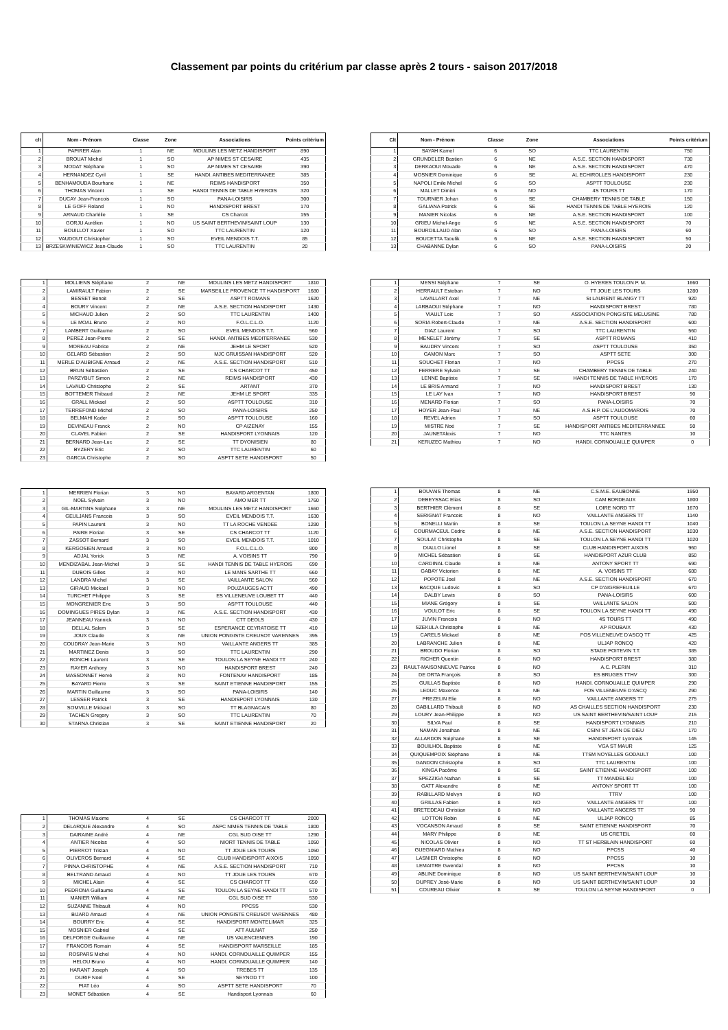Classement par points du critérium par classe après 2 tours - saison 2017/2018
| clt | Nom - Prénom | Classe | Zone | Associations | Points critérium |
| --- | --- | --- | --- | --- | --- |
| 1 | PAPIRER Alan | 1 | NE | MOULINS LES METZ HANDISPORT | 890 |
| 2 | BROUAT Michel | 1 | SO | AP NIMES ST CESAIRE | 435 |
| 3 | MODAT Stéphane | 1 | SO | AP NIMES ST CESAIRE | 390 |
| 4 | HERNANDEZ Cyril | 1 | SE | HANDI. ANTIBES MEDITERRANEE | 385 |
| 5 | BENHAMOUDA Bourhane | 1 | NE | REIMS HANDISPORT | 350 |
| 6 | THOMAS Vincent | 1 | SE | HANDI TENNIS DE TABLE HYEROIS | 320 |
| 7 | DUCAY Jean-Francois | 1 | SO | PANA-LOISIRS | 300 |
| 8 | LE GOFF Roland | 1 | NO | HANDISPORT BREST | 170 |
| 9 | ARNAUD Charlélie | 1 | SE | CS Charcot | 155 |
| 10 | GORJU Aurélien | 1 | NO | US SAINT BERTHEVIN/SAINT LOUP | 130 |
| 11 | BOUILLOT Xavier | 1 | SO | TTC LAURENTIN | 120 |
| 12 | VAUDOUT Christopher | 1 | SO | EVEIL MENDOIS T.T. | 85 |
| 13 | BRZESKWINIEWICZ Jean-Claude | 1 | SO | TTC LAURENTIN | 20 |
| 1 | MOLLIENS Stéphane | 2 | NE | MOULINS LES METZ HANDISPORT | 1810 |
| 2 | LAMIRAULT Fabien | 2 | SE | MARSEILLE PROVENCE TT HANDISPORT | 1680 |
| 3 | BESSET Benoit | 2 | SE | ASPTT ROMANS | 1620 |
| 4 | BOURY Vincent | 2 | NE | A.S.E. SECTION HANDISPORT | 1430 |
| 5 | MICHAUD Julien | 2 | SO | TTC LAURENTIN | 1400 |
| 6 | LE MOAL Bruno | 2 | NO | F.O.L.C.L.O. | 1120 |
| 7 | LAMBERT Guillaume | 2 | SO | EVEIL MENDOIS T.T. | 560 |
| 8 | PEREZ Jean-Pierre | 2 | SE | HANDI. ANTIBES MEDITERRANEE | 530 |
| 9 | MOREAU Fabrice | 2 | NE | JEHM LE SPORT | 520 |
| 10 | GELARD Sébastien | 2 | SO | MJC GRUISSAN HANDISPORT | 520 |
| 11 | MERLE D'AUBIGNE Arnaud | 2 | NE | A.S.E. SECTION HANDISPORT | 510 |
| 12 | BRUN Sébastien | 2 | SE | CS CHARCOT TT | 450 |
| 13 | PARZYBUT Simon | 2 | NE | REIMS HANDISPORT | 430 |
| 14 | LAVAUD Christophe | 2 | SE | ARTANT | 370 |
| 15 | BOTTEMER Thibaud | 2 | NE | JEHM LE SPORT | 335 |
| 16 | GRALL Mickael | 2 | SO | ASPTT TOULOUSE | 310 |
| 17 | TERREFOND Michel | 2 | SO | PANA-LOISIRS | 250 |
| 18 | BELMAHI Kader | 2 | SO | ASPTT TOULOUSE | 160 |
| 19 | DEVINEAU Franck | 2 | NO | CP AIZENAY | 155 |
| 20 | CLAVEL Fabien | 2 | SE | HANDISPORT LYONNAIS | 120 |
| 21 | BERNARD Jean-Luc | 2 | SE | TT DYONISIEN | 80 |
| 22 | BYZERY Eric | 2 | SO | TTC LAURENTIN | 60 |
| 23 | GARCIA Christophe | 2 | SO | ASPTT SETE HANDISPORT | 50 |
| 1 | MERRIEN Florian | 3 | NO | BAYARD ARGENTAN | 1800 |
| 2 | NOEL Sylvain | 3 | NO | AMO MER TT | 1760 |
| 3 | GIL-MARTINS Stéphane | 3 | NE | MOULINS LES METZ HANDISPORT | 1660 |
| 4 | GEULJANS Francois | 3 | SO | EVEIL MENDOIS T.T. | 1630 |
| 5 | PAPIN Laurent | 3 | NO | TT LA ROCHE VENDEE | 1280 |
| 6 | PAIRE Florian | 3 | SE | CS CHARCOT TT | 1120 |
| 7 | ZASSOT Bernard | 3 | SO | EVEIL MENDOIS T.T. | 1010 |
| 8 | KERGOSIEN Arnaud | 3 | NO | F.O.L.C.L.O. | 800 |
| 9 | ADJAL Yorick | 3 | NE | A. VOISINS TT | 790 |
| 10 | MENDIZABAL Jean-Michel | 3 | SE | HANDI TENNIS DE TABLE HYEROIS | 690 |
| 11 | DUBOIS Gilles | 3 | NO | LE MANS SARTHE TT | 660 |
| 12 | LANDRA Michel | 3 | SE | VAILLANTE SALON | 560 |
| 13 | GIRAUD Mickael | 3 | NO | POUZAUGES ACTT | 490 |
| 14 | TURCHET Philippe | 3 | SE | ES VILLENEUVE LOUBET TT | 440 |
| 15 | MONGRENIER Eric | 3 | SO | ASPTT TOULOUSE | 440 |
| 16 | DOMINGUES PIRES Dylan | 3 | NE | A.S.E. SECTION HANDISPORT | 430 |
| 17 | JEANNEAU Yannick | 3 | NO | CTT DEOLS | 430 |
| 18 | DELLAL Salem | 3 | SE | ESPERANCE CEYRATOISE TT | 410 |
| 19 | JOUX Claude | 3 | NE | UNION PONGISTE CREUSOT VARENNES | 395 |
| 20 | COUDRAY Jean-Marie | 3 | NO | VAILLANTE ANGERS TT | 385 |
| 21 | MARTINEZ Denis | 3 | SO | TTC LAURENTIN | 290 |
| 22 | RONCHI Laurent | 3 | SE | TOULON LA SEYNE HANDI TT | 240 |
| 23 | RAYER Anthony | 3 | NO | HANDISPORT BREST | 240 |
| 24 | MASSONNET Hervé | 3 | NO | FONTENAY HANDISPORT | 185 |
| 25 | BAYARD Pierre | 3 | SE | SAINT ETIENNE HANDISPORT | 155 |
| 26 | MARTIN Guillaume | 3 | SO | PANA-LOISIRS | 140 |
| 27 | LESSER Patrick | 3 | SE | HANDISPORT LYONNAIS | 130 |
| 28 | SOMVILLE Mickael | 3 | SO | TT BLAGNACAIS | 80 |
| 29 | TACHEN Gregory | 3 | SO | TTC LAURENTIN | 70 |
| 30 | STARNA Christian | 3 | SE | SAINT ETIENNE HANDISPORT | 20 |
| 1 | THOMAS Maxime | 4 | SE | CS CHARCOT TT | 2000 |
| 2 | DELARQUE Alexandre | 4 | SO | ASPC NIMES TENNIS DE TABLE | 1800 |
| 3 | DAIRAINE André | 4 | NE | CGL SUD OISE TT | 1290 |
| 4 | ANTIER Nicolas | 4 | SO | NIORT TENNIS DE TABLE | 1050 |
| 5 | PIERROT Tristan | 4 | NO | TT JOUE LES TOURS | 1050 |
| 6 | OLIVEROS Bernard | 4 | SE | CLUB HANDISPORT AIXOIS | 1050 |
| 7 | PINNA CHRISTOPHE | 4 | NE | A.S.E. SECTION HANDISPORT | 710 |
| 8 | BELTRAND Arnaud | 4 | NO | TT JOUE LES TOURS | 670 |
| 9 | MICHEL Alain | 4 | SE | CS CHARCOT TT | 650 |
| 10 | PEDRONA Guillaume | 4 | SE | TOULON LA SEYNE HANDI TT | 570 |
| 11 | MANIER William | 4 | NE | CGL SUD OISE TT | 530 |
| 12 | SUZANNE Thibault | 4 | NO | PPCSS | 530 |
| 13 | BIJARD Arnaud | 4 | NE | UNION PONGISTE CREUSOT VARENNES | 480 |
| 14 | BOURRY Eric | 4 | SE | HANDISPORT MONTELIMAR | 325 |
| 15 | MOSNIER Gabriel | 4 | SE | ATT AULNAT | 250 |
| 16 | DELFORGE Guillaume | 4 | NE | US VALENCIENNES | 190 |
| 17 | FRANCOIS Romain | 4 | SE | HANDISPORT MARSEILLE | 185 |
| 18 | ROSPARS Michel | 4 | NO | HANDI. CORNOUAILLE QUIMPER | 155 |
| 19 | HELOU Bruno | 4 | NO | HANDI. CORNOUAILLE QUIMPER | 140 |
| 20 | HARANT Joseph | 4 | SO | TREBES TT | 135 |
| 21 | DURIF Noel | 4 | SE | SEYNOD TT | 100 |
| 22 | PIAT Léo | 4 | SO | ASPTT SETE HANDISPORT | 70 |
| 23 | MONET Sébastien | 4 | SE | Handisport Lyonnais | 60 |
| Clt | Nom - Prénom | Classe | Zone | Associations | Points critérium |
| --- | --- | --- | --- | --- | --- |
| 1 | SAYAH Kamel | 6 | SO | TTC LAURENTIN | 750 |
| 2 | GRUNDELER Bastien | 6 | NE | A.S.E. SECTION HANDISPORT | 730 |
| 3 | DERKAOUI Mouade | 6 | NE | A.S.E. SECTION HANDISPORT | 470 |
| 4 | MOSNIER Dominique | 6 | SE | AL ECHIROLLES HANDISPORT | 230 |
| 5 | NAPOLI Emile Michel | 6 | SO | ASPTT TOULOUSE | 230 |
| 6 | MALLET Dimitri | 6 | NO | 4S TOURS TT | 170 |
| 7 | TOURNIER Johan | 6 | SE | CHAMBERY TENNIS DE TABLE | 150 |
| 8 | GALIANA Patrick | 6 | SE | HANDI TENNIS DE TABLE HYEROIS | 120 |
| 9 | MANIER Nicolas | 6 | NE | A.S.E. SECTION HANDISPORT | 100 |
| 10 | GRIEU Michel-Ange | 6 | NE | A.S.E. SECTION HANDISPORT | 70 |
| 11 | BOURDILLAUD Alan | 6 | SO | PANA-LOISIRS | 60 |
| 12 | BOUCETTA Taoufik | 6 | NE | A.S.E. SECTION HANDISPORT | 50 |
| 13 | CHABANNE Dylan | 6 | SO | PANA-LOISIRS | 20 |
| 1 | MESSI Stéphane | 7 | SE | O. HYERES TOULON P. M. | 1660 |
| 2 | HERRAULT Esteban | 7 | NO | TT JOUE LES TOURS | 1280 |
| 3 | LAVALLART Axel | 7 | NE | St LAURENT BLANGY TT | 920 |
| 4 | LARBAOUI Stéphane | 7 | NO | HANDISPORT BREST | 780 |
| 5 | VIAULT Loic | 7 | SO | ASSOCIATION PONGISTE MELUSINE | 780 |
| 6 | SORIA Robert-Claude | 7 | NE | A.S.E. SECTION HANDISPORT | 600 |
| 7 | DIAZ Laurent | 7 | SO | TTC LAURENTIN | 560 |
| 8 | MENELET Jérémy | 7 | SE | ASPTT ROMANS | 410 |
| 9 | BAUDRY Vincent | 7 | SO | ASPTT TOULOUSE | 350 |
| 10 | GAMON Marc | 7 | SO | ASPTT SETE | 300 |
| 11 | SOUCHET Florian | 7 | NO | PPCSS | 270 |
| 12 | FERRERE Sylvain | 7 | SE | CHAMBERY TENNIS DE TABLE | 240 |
| 13 | LENNE Baptiste | 7 | SE | HANDI TENNIS DE TABLE HYEROIS | 170 |
| 14 | LE BRIS Armand | 7 | NO | HANDISPORT BREST | 130 |
| 15 | LE LAY Ivan | 7 | NO | HANDISPORT BREST | 90 |
| 16 | MENARD Florian | 7 | SO | PANA-LOISIRS | 70 |
| 17 | HOYER Jean-Paul | 7 | NE | A.S.H.P. DE L'AUDOMAROIS | 70 |
| 18 | REVEL Adrien | 7 | SO | ASPTT TOULOUSE | 60 |
| 19 | MISTRE Noé | 7 | SE | HANDISPORT ANTIBES MEDITERRANNEE | 50 |
| 20 | JAUNETAlexis | 7 | NO | TTC NANTES | 10 |
| 21 | KERUZEC Mathieu | 7 | NO | HANDI. CORNOUAILLE QUIMPER | 0 |
| 1 | BOUVAIS Thomas | 8 | NE | C.S.M.E. EAUBONNE | 1950 |
| 2 | DEBEYSSAC Elias | 8 | SO | CAM BORDEAUX | 1800 |
| 3 | BERTHIER Clément | 8 | SE | LOIRE NORD TT | 1670 |
| 4 | SERIGNAT Francois | 8 | NO | VAILLANTE ANGERS TT | 1140 |
| 5 | BONELLI Martin | 8 | SE | TOULON LA SEYNE HANDI TT | 1040 |
| 6 | COURMACEUL Cédric | 8 | NE | A.S.E. SECTION HANDISPORT | 1030 |
| 7 | SOULAT Christophe | 8 | SE | TOULON LA SEYNE HANDI TT | 1020 |
| 8 | DIALLO Lionel | 8 | SE | CLUB HANDISPORT AIXOIS | 960 |
| 9 | MICHEL Sébastien | 8 | SE | HANDISPORT AZUR CLUB | 850 |
| 10 | CARDINAL Claude | 8 | NE | ANTONY SPORT TT | 690 |
| 11 | GABAY Victorien | 8 | NE | A. VOISINS TT | 680 |
| 12 | POPOTE Joel | 8 | NE | A.S.E. SECTION HANDISPORT | 670 |
| 13 | BACQUE Ludovic | 8 | SO | CP D'AIGREFEUILLE | 670 |
| 14 | DALBY Lewis | 8 | SO | PANA-LOISIRS | 600 |
| 15 | MIANE Grégory | 8 | SE | VAILLANTE SALON | 500 |
| 16 | VOULOT Eric | 8 | SE | TOULON LA SEYNE HANDI TT | 490 |
| 17 | JUVIN Francois | 8 | NO | 4S TOURS TT | 490 |
| 18 | SZEKULA Christophe | 8 | NE | AP ROUBAIX | 430 |
| 19 | CARELS Mickael | 8 | NE | FOS VILLENEUVE D'ASCQ TT | 425 |
| 20 | LABRANCHE Julien | 8 | NE | ULJAP RONCQ | 420 |
| 21 | BROUDO Florian | 8 | SO | STADE POITEVIN T.T. | 385 |
| 22 | RICHER Quentin | 8 | NO | HANDISPORT BREST | 380 |
| 23 | RAULT-MAISONNEUVE Patrice | 8 | NO | A.C. PLERIN | 310 |
| 24 | DE ORTA François | 8 | SO | ES BRUGES TTHV | 300 |
| 25 | GUILLAS Baptiste | 8 | NO | HANDI. CORNOUAILLE QUIMPER | 290 |
| 26 | LEDUC Maxence | 8 | NE | FOS VILLENEUVE D'ASCQ | 290 |
| 27 | PREZELIN Elie | 8 | NO | VAILLANTE ANGERS TT | 275 |
| 28 | GABILLARD Thibault | 8 | NO | AS CHAILLES SECTION HANDISPORT | 230 |
| 29 | LOURY Jean-Philippe | 8 | NO | US SAINT BERTHEVIN/SAINT LOUP | 215 |
| 30 | SILVA Paul | 8 | SE | HANDISPORT LYONNAIS | 210 |
| 31 | NAMAN Jonathan | 8 | NE | CSINI ST JEAN DE DIEU | 170 |
| 32 | ALLARDON Stéphane | 8 | SE | HANDISPORT Lyonnais | 145 |
| 33 | BOUILHOL Baptiste | 8 | NE | VGA ST MAUR | 125 |
| 34 | QUIQUEMPOIX Stéphane | 8 | NE | TTSM NOYELLES GODAULT | 100 |
| 35 | GANDON Christophe | 8 | SO | TTC LAURENTIN | 100 |
| 36 | KINGA Pacôme | 8 | SE | SAINT ETIENNE HANDISPORT | 100 |
| 37 | SPEZZIGA Nathan | 8 | SE | TT MANDELIEU | 100 |
| 38 | GATT Alexandre | 8 | NE | ANTONY SPORT TT | 100 |
| 39 | RABILLARD Melvyn | 8 | NO | TTRV | 100 |
| 40 | GRILLAS Fabien | 8 | NO | VAILLANTE ANGERS TT | 100 |
| 41 | BRETEDEAU Christian | 8 | NO | VAILLANTE ANGERS TT | 90 |
| 42 | LOTTON Robin | 8 | NE | ULJAP RONCQ | 85 |
| 43 | VOCANSON Arnaud | 8 | SE | SAINT ETIENNE HANDISPORT | 70 |
| 44 | MARY Philippe | 8 | NE | US CRETEIL | 60 |
| 45 | NICOLAS Olivier | 8 | NO | TT ST HERBLAIN HANDISPORT | 60 |
| 46 | GUEGNIARD Mathieu | 8 | NO | PPCSS | 40 |
| 47 | LASNIER Christophe | 8 | NO | PPCSS | 10 |
| 48 | LEMAITRE Gwendal | 8 | NO | PPCSS | 10 |
| 49 | ABLINE Dominique | 8 | NO | US SAINT BERTHEVIN/SAINT LOUP | 10 |
| 50 | DUPREY José-Marie | 8 | NO | US SAINT BERTHEVIN/SAINT LOUP | 10 |
| 51 | COUREAU Olivier | 8 | SE | TOULON LA SEYNE HANDISPORT | 0 |